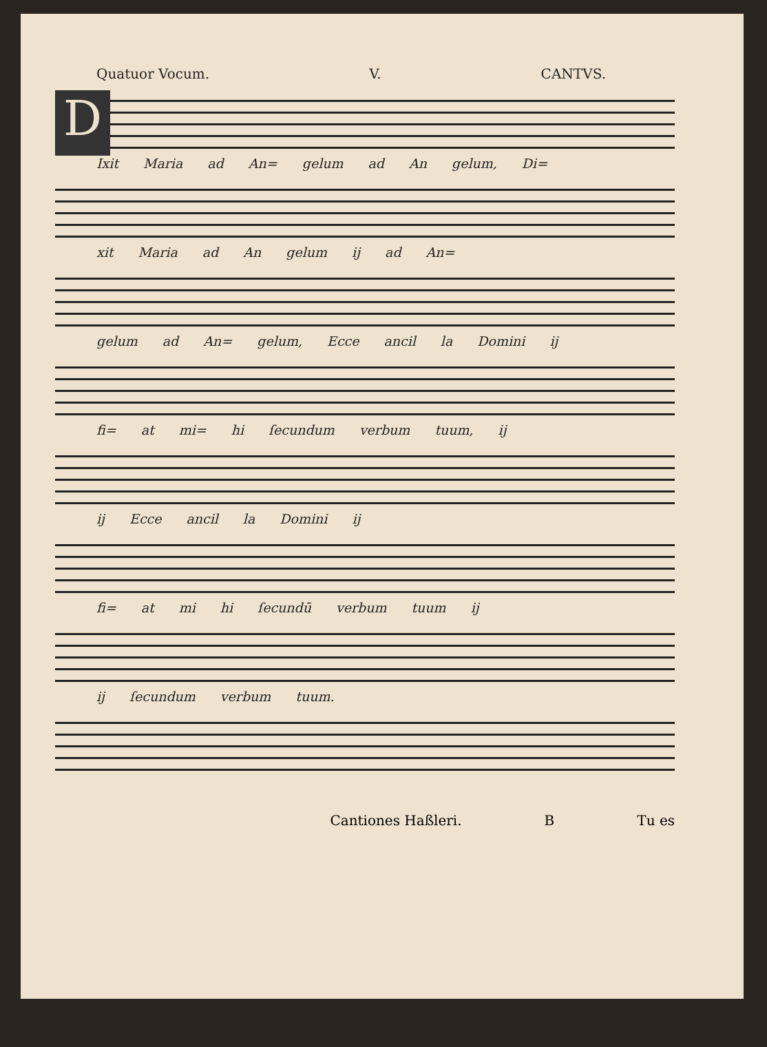Quatuor Vocum. V. CANTVS.
D
Ixit Maria ad An= gelum ad An gelum, Di=
xit Maria ad An gelum ij ad An=
gelum ad An= gelum, Ecce ancil la Domini ij
fi= at mi= hi ſecundum verbum tuum, ij
ij Ecce ancil la Domini ij
fi= at mi hi ſecundū verbum tuum ij
ij ſecundum verbum tuum.
Cantiones Haßleri. B Tu es